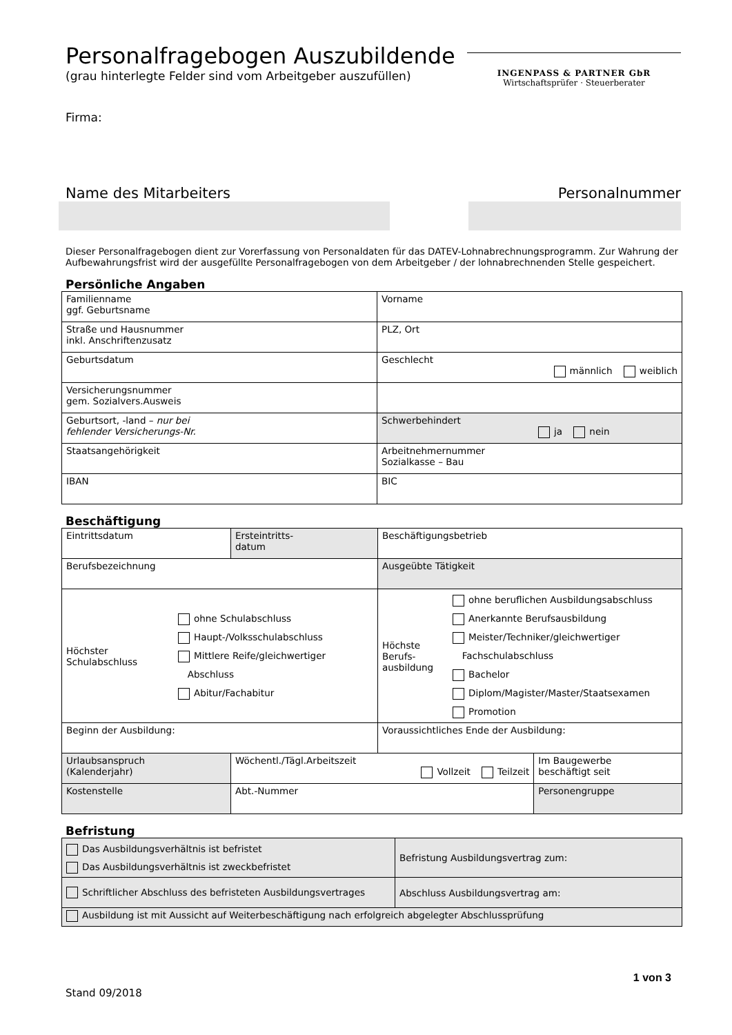Personalfragebogen Auszubildende
(grau hinterlegte Felder sind vom Arbeitgeber auszufüllen)
Firma:
INGENPASS & PARTNER GbR
Wirtschaftsprüfer · Steuerberater
Name des Mitarbeiters Personalnummer
Dieser Personalfragebogen dient zur Vorerfassung von Personaldaten für das DATEV-Lohnabrechnungsprogramm. Zur Wahrung der Aufbewahrungsfrist wird der ausgefüllte Personalfragebogen von dem Arbeitgeber / der lohnabrechnenden Stelle gespeichert.
Persönliche Angaben
| Familienname ggf. Geburtsname | Vorname |
| Straße und Hausnummer inkl. Anschriftenzusatz | PLZ, Ort |
| Geburtsdatum | Geschlecht männlich weiblich |
| Versicherungsnummer gem. Sozialvers.Ausweis | |
| Geburtsort, -land – nur bei fehlender Versicherungs-Nr. | Schwerbehindert ja nein |
| Staatsangehörigkeit | Arbeitnehmernummer Sozialkasse – Bau |
| IBAN | BIC |
Beschäftigung
| Eintrittsdatum | Ersteintritts- datum | Beschäftigungsbetrieb | |
| Berufsbezeichnung | | Ausgeübte Tätigkeit | |
| Höchster Schulabschluss ohne Schulabschluss Haupt-/Volksschulabschluss Mittlere Reife/gleichwertiger Abschluss Abitur/Fachabitur | | Höchste Berufs- ausbildung ohne beruflichen Ausbildungsabschluss Anerkannte Berufsausbildung Meister/Techniker/gleichwertiger Fachschulabschluss Bachelor Diplom/Magister/Master/Staatsexamen Promotion | |
| Beginn der Ausbildung: | | Voraussichtliches Ende der Ausbildung: | |
| Urlaubsanspruch (Kalenderjahr) | Wöchentl./Tägl.Arbeitszeit Vollzeit Teilzeit | | Im Baugewerbe beschäftigt seit |
| Kostenstelle | Abt.-Nummer | | Personengruppe |
Befristung
| Das Ausbildungsverhältnis ist befristet Das Ausbildungsverhältnis ist zweckbefristet | Befristung Ausbildungsvertrag zum: |
| Schriftlicher Abschluss des befristeten Ausbildungsvertrages | Abschluss Ausbildungsvertrag am: |
| Ausbildung ist mit Aussicht auf Weiterbeschäftigung nach erfolgreich abgelegter Abschlussprüfung | |
1 von 3
Stand 09/2018